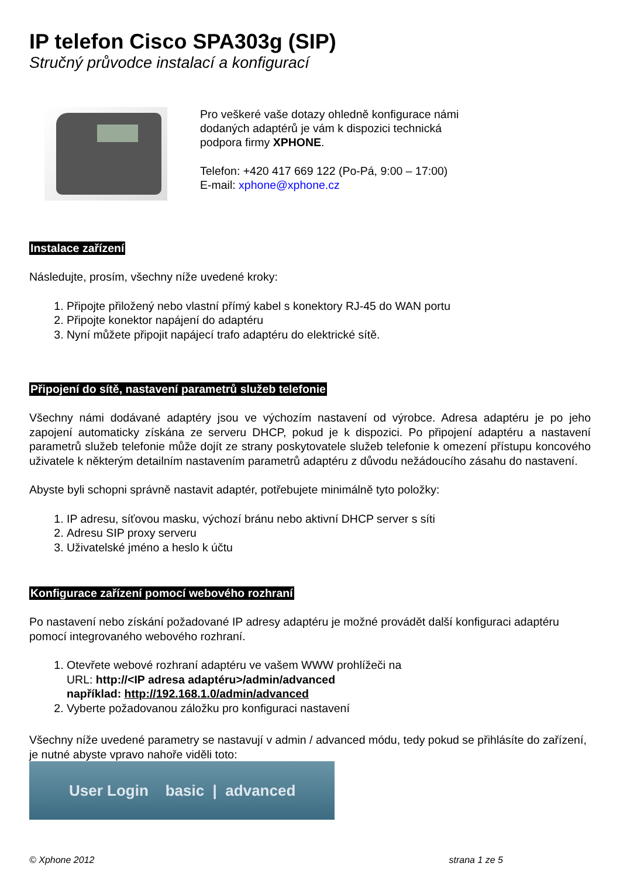IP telefon Cisco SPA303g (SIP)
Stručný průvodce instalací a konfigurací
Pro veškeré vaše dotazy ohledně konfigurace námi
dodaných adaptérů je vám k dispozici technická
podpora firmy XPHONE.
Telefon: +420 417 669 122 (Po-Pá, 9:00 – 17:00)
E-mail: xphone@xphone.cz
Instalace zařízení
Následujte, prosím, všechny níže uvedené kroky:
1. Připojte přiložený nebo vlastní přímý kabel s konektory RJ-45 do WAN portu
2. Připojte konektor napájení do adaptéru
3. Nyní můžete připojit napájecí trafo adaptéru do elektrické sítě.
Připojení do sítě, nastavení parametrů služeb telefonie
Všechny námi dodávané adaptéry jsou ve výchozím nastavení od výrobce. Adresa adaptéru je po jeho zapojení automaticky získána ze serveru DHCP, pokud je k dispozici. Po připojení adaptéru a nastavení parametrů služeb telefonie může dojít ze strany poskytovatele služeb telefonie k omezení přístupu koncového uživatele k některým detailním nastavením parametrů adaptéru z důvodu nežádoucího zásahu do nastavení.
Abyste byli schopni správně nastavit adaptér, potřebujete minimálně tyto položky:
1. IP adresu, síťovou masku, výchozí bránu nebo aktivní DHCP server s síti
2. Adresu SIP proxy serveru
3. Uživatelské jméno a heslo k účtu
Konfigurace zařízení pomocí webového rozhraní
Po nastavení nebo získání požadované IP adresy adaptéru je možné provádět další konfiguraci adaptéru pomocí integrovaného webového rozhraní.
1. Otevřete webové rozhraní adaptéru ve vašem WWW prohlížeči na
URL: http://<IP adresa adaptéru>/admin/advanced
například: http://192.168.1.0/admin/advanced
2. Vyberte požadovanou záložku pro konfiguraci nastavení
Všechny níže uvedené parametry se nastavují v admin / advanced módu, tedy pokud se přihlásíte do zařízení, je nutné abyste vpravo nahoře viděli toto:
User Login basic | advanced
© Xphone 2012 strana 1 ze 5